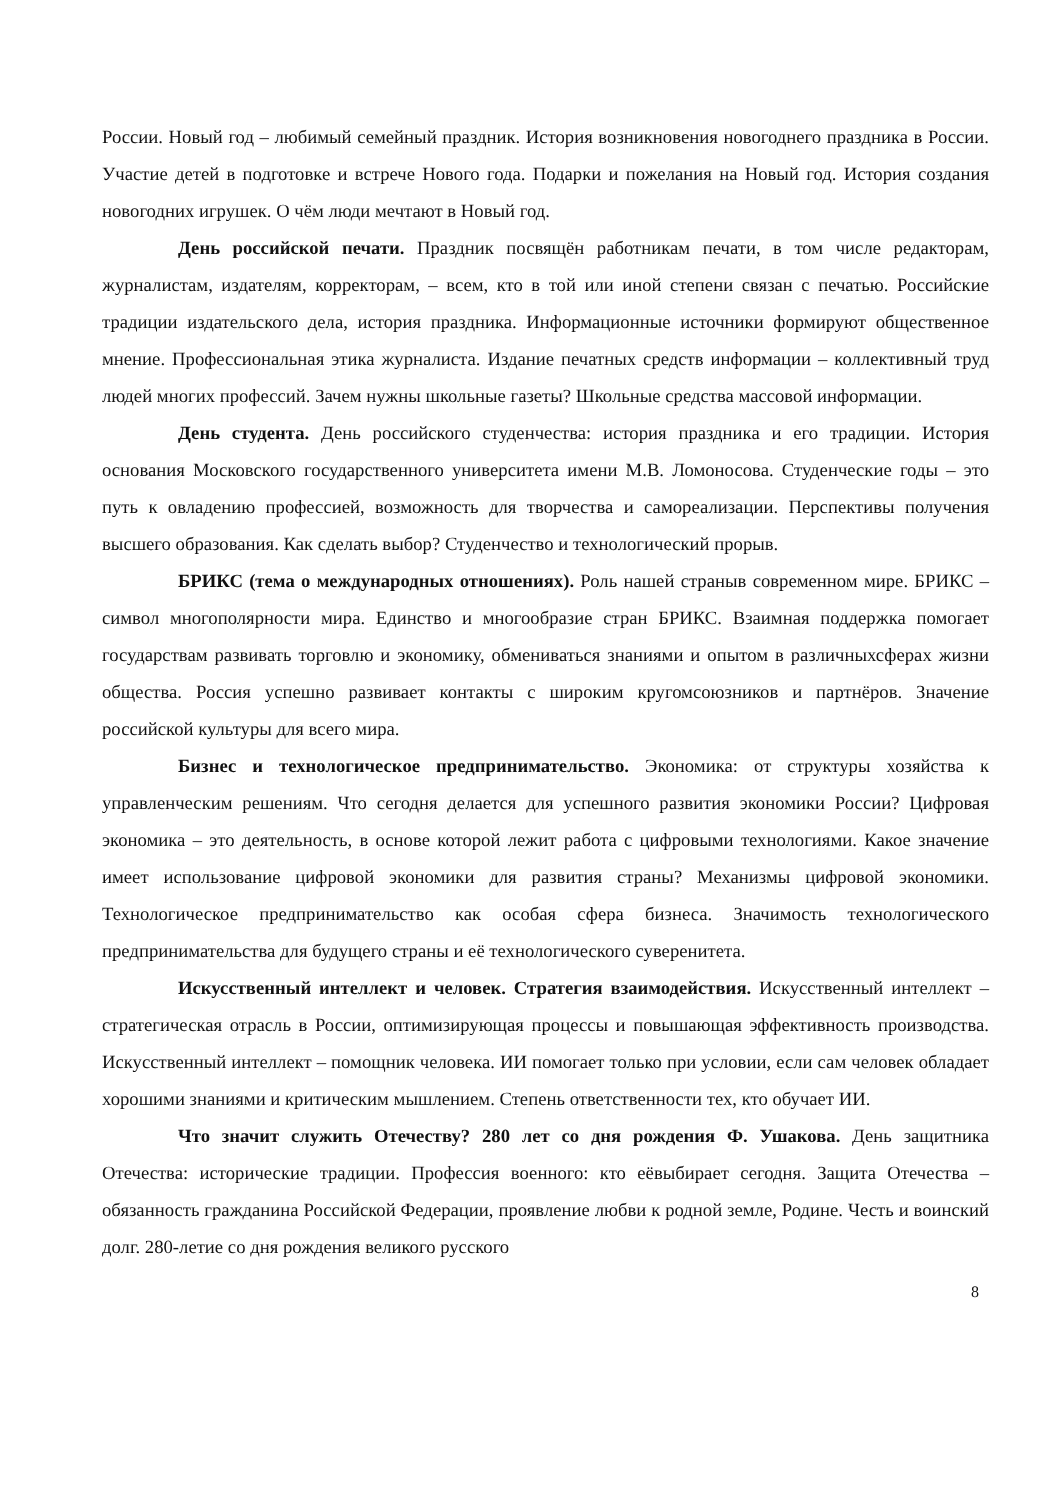России. Новый год – любимый семейный праздник. История возникновения новогоднего праздника в России. Участие детей в подготовке и встрече Нового года. Подарки и пожелания на Новый год. История создания новогодних игрушек. О чём люди мечтают в Новый год.
День российской печати. Праздник посвящён работникам печати, в том числе редакторам, журналистам, издателям, корректорам, – всем, кто в той или иной степени связан с печатью. Российские традиции издательского дела, история праздника. Информационные источники формируют общественное мнение. Профессиональная этика журналиста. Издание печатных средств информации – коллективный труд людей многих профессий. Зачем нужны школьные газеты? Школьные средства массовой информации.
День студента. День российского студенчества: история праздника и его традиции. История основания Московского государственного университета имени М.В. Ломоносова. Студенческие годы – это путь к овладению профессией, возможность для творчества и самореализации. Перспективы получения высшего образования. Как сделать выбор? Студенчество и технологический прорыв.
БРИКС (тема о международных отношениях). Роль нашей страныв современном мире. БРИКС – символ многополярности мира. Единство и многообразие стран БРИКС. Взаимная поддержка помогает государствам развивать торговлю и экономику, обмениваться знаниями и опытом в различныхсферах жизни общества. Россия успешно развивает контакты с широким кругомсоюзников и партнёров. Значение российской культуры для всего мира.
Бизнес и технологическое предпринимательство. Экономика: от структуры хозяйства к управленческим решениям. Что сегодня делается для успешного развития экономики России? Цифровая экономика – это деятельность, в основе которой лежит работа с цифровыми технологиями. Какое значение имеет использование цифровой экономики для развития страны? Механизмы цифровой экономики. Технологическое предпринимательство как особая сфера бизнеса. Значимость технологического предпринимательства для будущего страны и её технологического суверенитета.
Искусственный интеллект и человек. Стратегия взаимодействия. Искусственный интеллект – стратегическая отрасль в России, оптимизирующая процессы и повышающая эффективность производства. Искусственный интеллект – помощник человека. ИИ помогает только при условии, если сам человек обладает хорошими знаниями и критическим мышлением. Степень ответственности тех, кто обучает ИИ.
Что значит служить Отечеству? 280 лет со дня рождения Ф. Ушакова. День защитника Отечества: исторические традиции. Профессия военного: кто еёвыбирает сегодня. Защита Отечества – обязанность гражданина Российской Федерации, проявление любви к родной земле, Родине. Честь и воинский долг. 280-летие со дня рождения великого русского
8